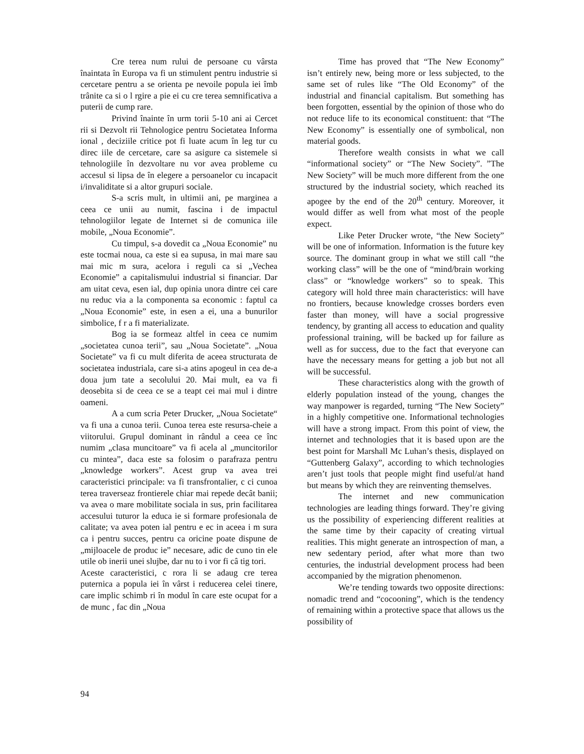Cre terea num rului de persoane cu vârsta înaintata în Europa va fi un stimulent pentru industrie si cercetare pentru a se orienta pe nevoile popula iei îmb trânite ca si o l rgire a pie ei cu cre terea semnificativa a puterii de cump rare.
Privind înainte în urm torii 5-10 ani ai Cercet rii si Dezvolt rii Tehnologice pentru Societatea Informa ional , deciziile critice pot fi luate acum în leg tur cu direc iile de cercetare, care sa asigure ca sistemele si tehnologiile în dezvoltare nu vor avea probleme cu accesul si lipsa de în elegere a persoanelor cu incapacit i/invaliditate si a altor grupuri sociale.
S-a scris mult, in ultimii ani, pe marginea a ceea ce unii au numit, fascina i de impactul tehnologiilor legate de Internet si de comunica iile mobile, „Noua Economie”.
Cu timpul, s-a dovedit ca „Noua Economie” nu este tocmai noua, ca este si ea supusa, in mai mare sau mai mic m sura, acelora i reguli ca si „Vechea Economie” a capitalismului industrial si financiar. Dar am uitat ceva, esen ial, dup opinia unora dintre cei care nu reduc via a la componenta sa economic : faptul ca „Noua Economie” este, in esen a ei, una a bunurilor simbolice, f r a fi materializate.
Bog ia se formeaz altfel in ceea ce numim „societatea cunoa terii”, sau „Noua Societate”. „Noua Societate” va fi cu mult diferita de aceea structurata de societatea industriala, care si-a atins apogeul in cea de-a doua jum tate a secolului 20. Mai mult, ea va fi deosebita si de ceea ce se a teapt cei mai mul i dintre oameni.
A a cum scria Peter Drucker, „Noua Societate“ va fi una a cunoa terii. Cunoa terea este resursa-cheie a viitorului. Grupul dominant in rândul a ceea ce înc numim „clasa muncitoare” va fi acela al „muncitorilor cu mintea”, daca este sa folosim o parafraza pentru „knowledge workers”. Acest grup va avea trei caracteristici principale: va fi transfrontalier, c ci cunoa terea traverseaz frontierele chiar mai repede decât banii; va avea o mare mobilitate sociala in sus, prin facilitarea accesului tuturor la educa ie si formare profesionala de calitate; va avea poten ial pentru e ec in aceea i m sura ca i pentru succes, pentru ca oricine poate dispune de „mijloacele de produc ie” necesare, adic de cuno tin ele utile ob inerii unei slujbe, dar nu to i vor fi câ tig tori.
Aceste caracteristici, c rora li se adaug cre terea puternica a popula iei în vârst i reducerea celei tinere, care implic schimb ri în modul în care este ocupat for a de munc , fac din „Noua
Time has proved that “The New Economy” isn’t entirely new, being more or less subjected, to the same set of rules like “The Old Economy” of the industrial and financial capitalism. But something has been forgotten, essential by the opinion of those who do not reduce life to its economical constituent: that “The New Economy” is essentially one of symbolical, non material goods.
Therefore wealth consists in what we call “informational society” or “The New Society”. ”The New Society” will be much more different from the one structured by the industrial society, which reached its apogee by the end of the 20<sup>th</sup> century. Moreover, it would differ as well from what most of the people expect.
Like Peter Drucker wrote, “the New Society” will be one of information. Information is the future key source. The dominant group in what we still call “the working class” will be the one of “mind/brain working class” or “knowledge workers” so to speak. This category will hold three main characteristics: will have no frontiers, because knowledge crosses borders even faster than money, will have a social progressive tendency, by granting all access to education and quality professional training, will be backed up for failure as well as for success, due to the fact that everyone can have the necessary means for getting a job but not all will be successful.
These characteristics along with the growth of elderly population instead of the young, changes the way manpower is regarded, turning “The New Society” in a highly competitive one. Informational technologies will have a strong impact. From this point of view, the internet and technologies that it is based upon are the best point for Marshall Mc Luhan’s thesis, displayed on “Guttenberg Galaxy”, according to which technologies aren’t just tools that people might find useful/at hand but means by which they are reinventing themselves.
The internet and new communication technologies are leading things forward. They’re giving us the possibility of experiencing different realities at the same time by their capacity of creating virtual realities. This might generate an introspection of man, a new sedentary period, after what more than two centuries, the industrial development process had been accompanied by the migration phenomenon.
We’re tending towards two opposite directions: nomadic trend and “cocooning”, which is the tendency of remaining within a protective space that allows us the possibility of
94